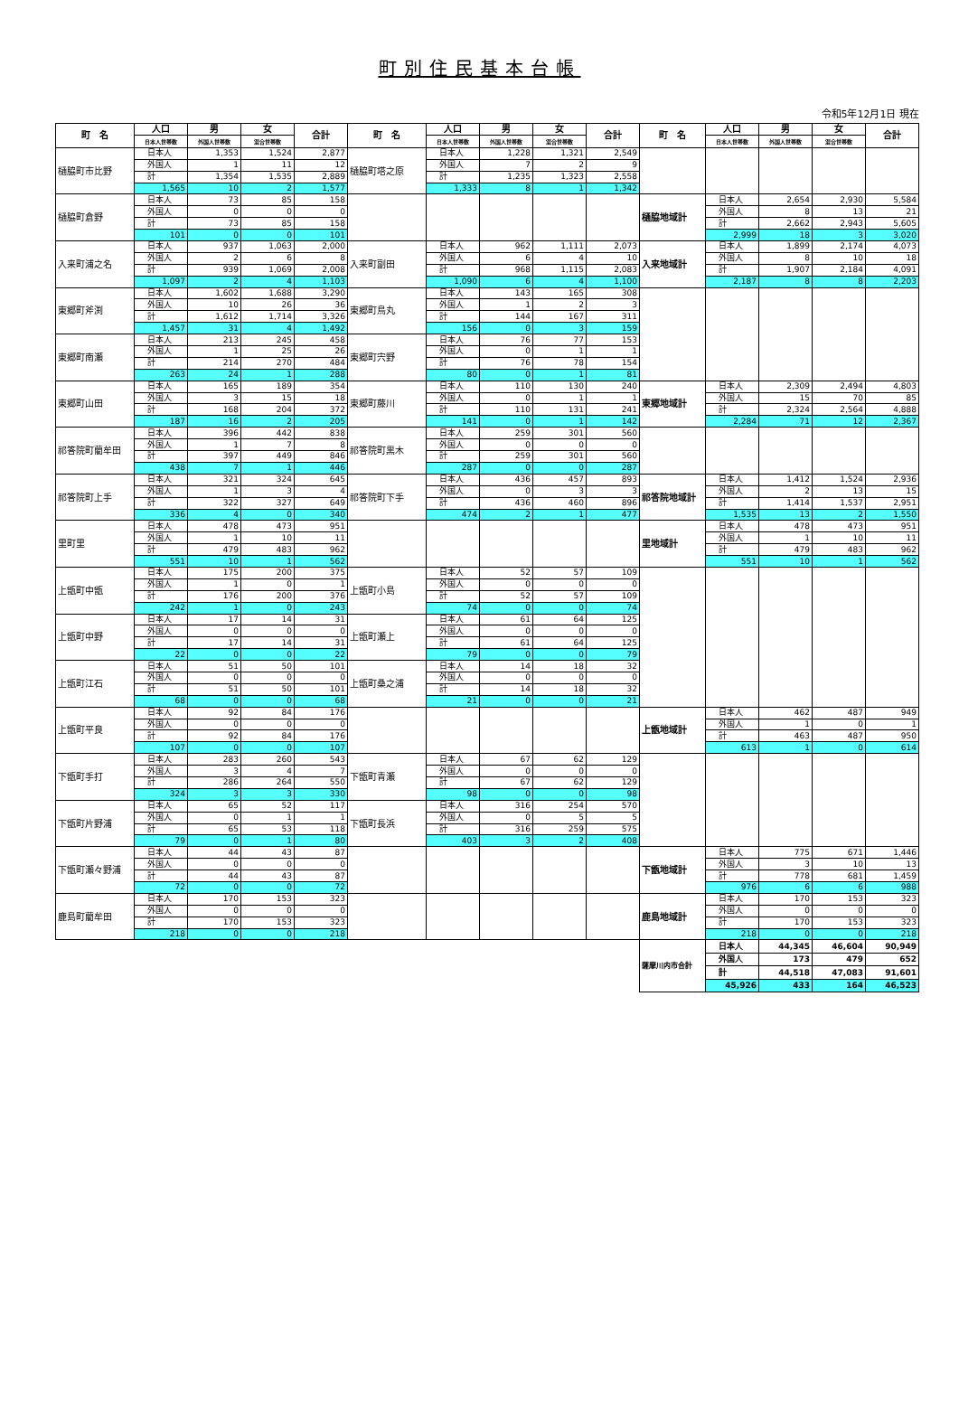町別住民基本台帳
令和5年12月1日 現在
| 町 名 | 人口 | 男 | 女 | 合計 | 町 名 | 人口 | 男 | 女 | 合計 | 町 名 | 人口 | 男 | 女 | 合計 |
| --- | --- | --- | --- | --- | --- | --- | --- | --- | --- | --- | --- | --- | --- | --- |
| | 日本人世帯数 | 外国人世帯数 | 混合世帯数 | | | 日本人世帯数 | 外国人世帯数 | 混合世帯数 | | | 日本人世帯数 | 外国人世帯数 | 混合世帯数 | |
| 樋脇町市比野 | 日本人 | 1,353 | 1,524 | 2,877 | 樋脇町塔之原 | 日本人 | 1,228 | 1,321 | 2,549 | | | | | |
| | 外国人 | 1 | 11 | 12 | | 外国人 | 7 | 2 | 9 | | | | | |
| | 計 | 1,354 | 1,535 | 2,889 | | 計 | 1,235 | 1,323 | 2,558 | | | | | |
| | 1,565 | 10 | 2 | 1,577 | | 1,333 | 8 | 1 | 1,342 | | | | | |
| 樋脇町倉野 | 日本人 | 73 | 85 | 158 | | | | | | 樋脇地域計 | 日本人 | 2,654 | 2,930 | 5,584 |
| | 外国人 | 0 | 0 | 0 | | | | | | | 外国人 | 8 | 13 | 21 |
| | 計 | 73 | 85 | 158 | | | | | | | 計 | 2,662 | 2,943 | 5,605 |
| | 101 | 0 | 0 | 101 | | | | | | | 2,999 | 18 | 3 | 3,020 |
| 入来町浦之名 | 日本人 | 937 | 1,063 | 2,000 | 入来町副田 | 日本人 | 962 | 1,111 | 2,073 | 入来地域計 | 日本人 | 1,899 | 2,174 | 4,073 |
| | 外国人 | 2 | 6 | 8 | | 外国人 | 6 | 4 | 10 | | 外国人 | 8 | 10 | 18 |
| | 計 | 939 | 1,069 | 2,008 | | 計 | 968 | 1,115 | 2,083 | | 計 | 1,907 | 2,184 | 4,091 |
| | 1,097 | 2 | 4 | 1,103 | | 1,090 | 6 | 4 | 1,100 | | 2,187 | 8 | 8 | 2,203 |
| 東郷町斧渕 | 日本人 | 1,602 | 1,688 | 3,290 | 東郷町鳥丸 | 日本人 | 143 | 165 | 308 | | | | | |
| | 外国人 | 10 | 26 | 36 | | 外国人 | 1 | 2 | 3 | | | | | |
| | 計 | 1,612 | 1,714 | 3,326 | | 計 | 144 | 167 | 311 | | | | | |
| | 1,457 | 31 | 4 | 1,492 | | 156 | 0 | 3 | 159 | | | | | |
| 東郷町南瀬 | 日本人 | 213 | 245 | 458 | 東郷町宍野 | 日本人 | 76 | 77 | 153 | | | | | |
| | 外国人 | 1 | 25 | 26 | | 外国人 | 0 | 1 | 1 | | | | | |
| | 計 | 214 | 270 | 484 | | 計 | 76 | 78 | 154 | | | | | |
| | 263 | 24 | 1 | 288 | | 80 | 0 | 1 | 81 | | | | | |
| 東郷町山田 | 日本人 | 165 | 189 | 354 | 東郷町藤川 | 日本人 | 110 | 130 | 240 | 東郷地域計 | 日本人 | 2,309 | 2,494 | 4,803 |
| | 外国人 | 3 | 15 | 18 | | 外国人 | 0 | 1 | 1 | | 外国人 | 15 | 70 | 85 |
| | 計 | 168 | 204 | 372 | | 計 | 110 | 131 | 241 | | 計 | 2,324 | 2,564 | 4,888 |
| | 187 | 16 | 2 | 205 | | 141 | 0 | 1 | 142 | | 2,284 | 71 | 12 | 2,367 |
| 祁答院町藺牟田 | 日本人 | 396 | 442 | 838 | 祁答院町黒木 | 日本人 | 259 | 301 | 560 | | | | | |
| | 外国人 | 1 | 7 | 8 | | 外国人 | 0 | 0 | 0 | | | | | |
| | 計 | 397 | 449 | 846 | | 計 | 259 | 301 | 560 | | | | | |
| | 438 | 7 | 1 | 446 | | 287 | 0 | 0 | 287 | | | | | |
| 祁答院町上手 | 日本人 | 321 | 324 | 645 | 祁答院町下手 | 日本人 | 436 | 457 | 893 | 祁答院地域計 | 日本人 | 1,412 | 1,524 | 2,936 |
| | 外国人 | 1 | 3 | 4 | | 外国人 | 0 | 3 | 3 | | 外国人 | 2 | 13 | 15 |
| | 計 | 322 | 327 | 649 | | 計 | 436 | 460 | 896 | | 計 | 1,414 | 1,537 | 2,951 |
| | 336 | 4 | 0 | 340 | | 474 | 2 | 1 | 477 | | 1,535 | 13 | 2 | 1,550 |
| 里町里 | 日本人 | 478 | 473 | 951 | | | | | | 里地域計 | 日本人 | 478 | 473 | 951 |
| | 外国人 | 1 | 10 | 11 | | | | | | | 外国人 | 1 | 10 | 11 |
| | 計 | 479 | 483 | 962 | | | | | | | 計 | 479 | 483 | 962 |
| | 551 | 10 | 1 | 562 | | | | | | | 551 | 10 | 1 | 562 |
| 上甑町中甑 | 日本人 | 175 | 200 | 375 | 上甑町小島 | 日本人 | 52 | 57 | 109 | | | | | |
| | 外国人 | 1 | 0 | 1 | | 外国人 | 0 | 0 | 0 | | | | | |
| | 計 | 176 | 200 | 376 | | 計 | 52 | 57 | 109 | | | | | |
| | 242 | 1 | 0 | 243 | | 74 | 0 | 0 | 74 | | | | | |
| 上甑町中野 | 日本人 | 17 | 14 | 31 | 上甑町瀬上 | 日本人 | 61 | 64 | 125 | | | | | |
| | 外国人 | 0 | 0 | 0 | | 外国人 | 0 | 0 | 0 | | | | | |
| | 計 | 17 | 14 | 31 | | 計 | 61 | 64 | 125 | | | | | |
| | 22 | 0 | 0 | 22 | | 79 | 0 | 0 | 79 | | | | | |
| 上甑町江石 | 日本人 | 51 | 50 | 101 | 上甑町桑之浦 | 日本人 | 14 | 18 | 32 | | | | | |
| | 外国人 | 0 | 0 | 0 | | 外国人 | 0 | 0 | 0 | | | | | |
| | 計 | 51 | 50 | 101 | | 計 | 14 | 18 | 32 | | | | | |
| | 68 | 0 | 0 | 68 | | 21 | 0 | 0 | 21 | | | | | |
| 上甑町平良 | 日本人 | 92 | 84 | 176 | | | | | | 上甑地域計 | 日本人 | 462 | 487 | 949 |
| | 外国人 | 0 | 0 | 0 | | | | | | | 外国人 | 1 | 0 | 1 |
| | 計 | 92 | 84 | 176 | | | | | | | 計 | 463 | 487 | 950 |
| | 107 | 0 | 0 | 107 | | | | | | | 613 | 1 | 0 | 614 |
| 下甑町手打 | 日本人 | 283 | 260 | 543 | 下甑町青瀬 | 日本人 | 67 | 62 | 129 | | | | | |
| | 外国人 | 3 | 4 | 7 | | 外国人 | 0 | 0 | 0 | | | | | |
| | 計 | 286 | 264 | 550 | | 計 | 67 | 62 | 129 | | | | | |
| | 324 | 3 | 3 | 330 | | 98 | 0 | 0 | 98 | | | | | |
| 下甑町片野浦 | 日本人 | 65 | 52 | 117 | 下甑町長浜 | 日本人 | 316 | 254 | 570 | | | | | |
| | 外国人 | 0 | 1 | 1 | | 外国人 | 0 | 5 | 5 | | | | | |
| | 計 | 65 | 53 | 118 | | 計 | 316 | 259 | 575 | | | | | |
| | 79 | 0 | 1 | 80 | | 403 | 3 | 2 | 408 | | | | | |
| 下甑町瀬々野浦 | 日本人 | 44 | 43 | 87 | | | | | | 下甑地域計 | 日本人 | 775 | 671 | 1,446 |
| | 外国人 | 0 | 0 | 0 | | | | | | | 外国人 | 3 | 10 | 13 |
| | 計 | 44 | 43 | 87 | | | | | | | 計 | 778 | 681 | 1,459 |
| | 72 | 0 | 0 | 72 | | | | | | | 976 | 6 | 6 | 988 |
| 鹿島町藺牟田 | 日本人 | 170 | 153 | 323 | | | | | | 鹿島地域計 | 日本人 | 170 | 153 | 323 |
| | 外国人 | 0 | 0 | 0 | | | | | | | 外国人 | 0 | 0 | 0 |
| | 計 | 170 | 153 | 323 | | | | | | | 計 | 170 | 153 | 323 |
| | 218 | 0 | 0 | 218 | | | | | | | 218 | 0 | 0 | 218 |
| | | | | | | | | | | 薩摩川内市合計 | 日本人 | 44,345 | 46,604 | 90,949 |
| | | | | | | | | | | | 外国人 | 173 | 479 | 652 |
| | | | | | | | | | | | 計 | 44,518 | 47,083 | 91,601 |
| | | | | | | | | | | | 45,926 | 433 | 164 | 46,523 |